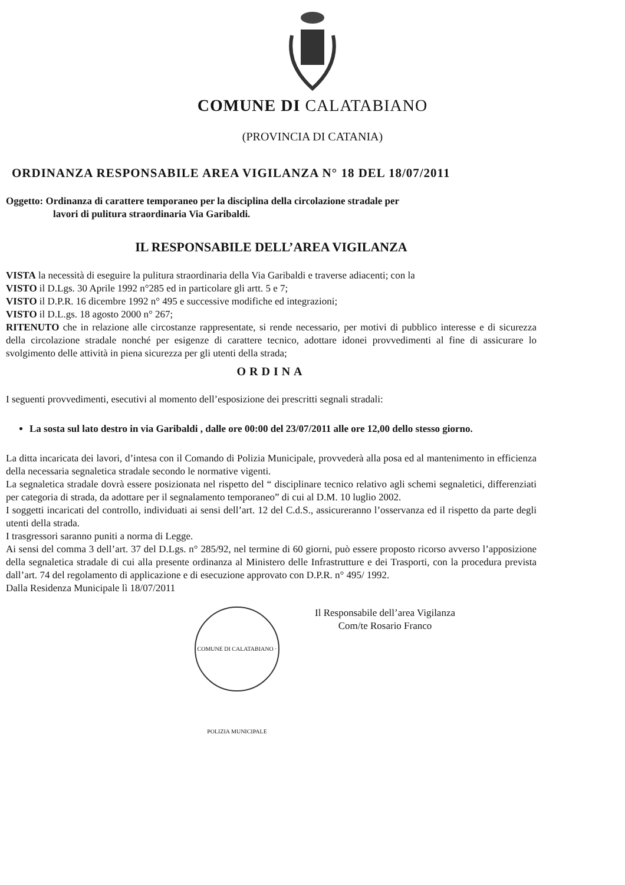COMUNE DI CALATABIANO
(PROVINCIA DI CATANIA)
ORDINANZA RESPONSABILE AREA VIGILANZA N° 18 DEL 18/07/2011
Oggetto: Ordinanza di carattere temporaneo per la disciplina della circolazione stradale per
lavori di pulitura straordinaria Via Garibaldi.
IL RESPONSABILE DELL’AREA VIGILANZA
VISTA la necessità di eseguire la pulitura straordinaria della Via Garibaldi e traverse adiacenti; con la
VISTO il D.Lgs. 30 Aprile 1992 n°285 ed in particolare gli artt. 5 e 7;
VISTO il D.P.R. 16 dicembre 1992 n° 495 e successive modifiche ed integrazioni;
VISTO il D.L.gs. 18 agosto 2000 n° 267;
RITENUTO che in relazione alle circostanze rappresentate, si rende necessario, per motivi di pubblico interesse e di sicurezza della circolazione stradale nonché per esigenze di carattere tecnico, adottare idonei provvedimenti al fine di assicurare lo svolgimento delle attività in piena sicurezza per gli utenti della strada;
ORDINA
I seguenti provvedimenti, esecutivi al momento dell’esposizione dei prescritti segnali stradali:
La sosta sul lato destro in via Garibaldi , dalle ore 00:00 del 23/07/2011 alle ore 12,00 dello stesso giorno.
La ditta incaricata dei lavori, d’intesa con il Comando di Polizia Municipale, provvederà alla posa ed al mantenimento in efficienza della necessaria segnaletica stradale secondo le normative vigenti.
La segnaletica stradale dovrà essere posizionata nel rispetto del “ disciplinare tecnico relativo agli schemi segnaletici, differenziati per categoria di strada, da adottare per il segnalamento temporaneo” di cui al D.M. 10 luglio 2002.
I soggetti incaricati del controllo, individuati ai sensi dell’art. 12 del C.d.S., assicureranno l’osservanza ed il rispetto da parte degli utenti della strada.
I trasgressori saranno puniti a norma di Legge.
Ai sensi del comma 3 dell’art. 37 del D.Lgs. n° 285/92, nel termine di 60 giorni, può essere proposto ricorso avverso l’apposizione della segnaletica stradale di cui alla presente ordinanza al Ministero delle Infrastrutture e dei Trasporti, con la procedura prevista dall’art. 74 del regolamento di applicazione e di esecuzione approvato con D.P.R. n° 495/ 1992.
Dalla Residenza Municipale lì 18/07/2011
COMUNE DI CALATABIANO · POLIZIA MUNICIPALE
Il Responsabile dell’area Vigilanza
Com/te Rosario Franco